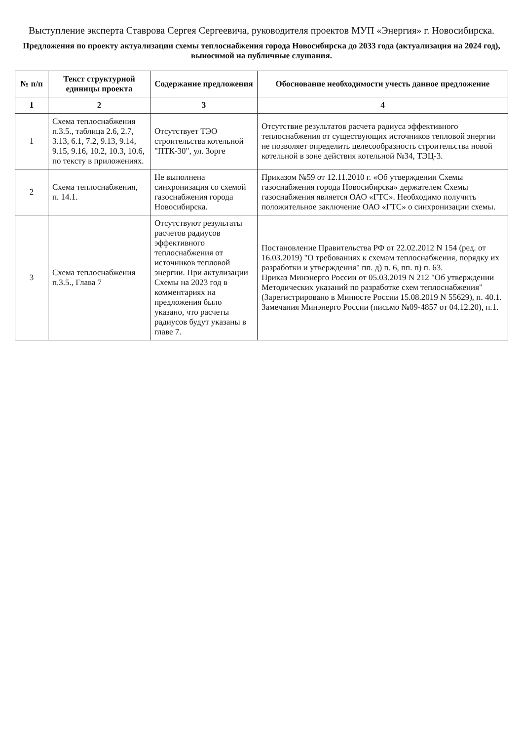Выступление эксперта Ставрова Сергея Сергеевича, руководителя проектов МУП «Энергия» г. Новосибирска.
Предложения по проекту актуализации схемы теплоснабжения города Новосибирска до 2033 года (актуализация на 2024 год), выносимой на публичные слушания.
| № п/п | Текст структурной единицы проекта | Содержание предложения | Обоснование необходимости учесть данное предложение |
| --- | --- | --- | --- |
| 1 | 2 | 3 | 4 |
| 1 | Схема теплоснабжения п.3.5., таблица 2.6, 2.7, 3.13, 6.1, 7.2, 9.13, 9.14, 9.15, 9.16, 10.2, 10.3, 10.6, по тексту в приложениях. | Отсутствует ТЭО строительства котельной "ПТК-30", ул. Зорге | Отсутствие результатов расчета радиуса эффективного теплоснабжения от существующих источников тепловой энергии не позволяет определить целесообразность строительства новой котельной в зоне действия котельной №34, ТЭЦ-3. |
| 2 | Схема теплоснабжения, п. 14.1. | Не выполнена синхронизация со схемой газоснабжения города Новосибирска. | Приказом №59 от 12.11.2010 г. «Об утверждении Схемы газоснабжения города Новосибирска» держателем Схемы газоснабжения является ОАО «ГТС». Необходимо получить положительное заключение ОАО «ГТС» о синхронизации схемы. |
| 3 | Схема теплоснабжения п.3.5., Глава 7 | Отсутствуют результаты расчетов радиусов эффективного теплоснабжения от источников тепловой энергии. При актулизации Схемы на 2023 год в комментариях на предложения было указано, что расчеты радиусов будут указаны в главе 7. | Постановление Правительства РФ от 22.02.2012 N 154 (ред. от 16.03.2019) "О требованиях к схемам теплоснабжения, порядку их разработки и утверждения" пп. д) п. 6, пп. п) п. 63. Приказ Минэнерго России от 05.03.2019 N 212 "Об утверждении Методических указаний по разработке схем теплоснабжения" (Зарегистрировано в Минюсте России 15.08.2019 N 55629), п. 40.1. Замечания Минэнерго России (письмо №09-4857 от 04.12.20), п.1. |